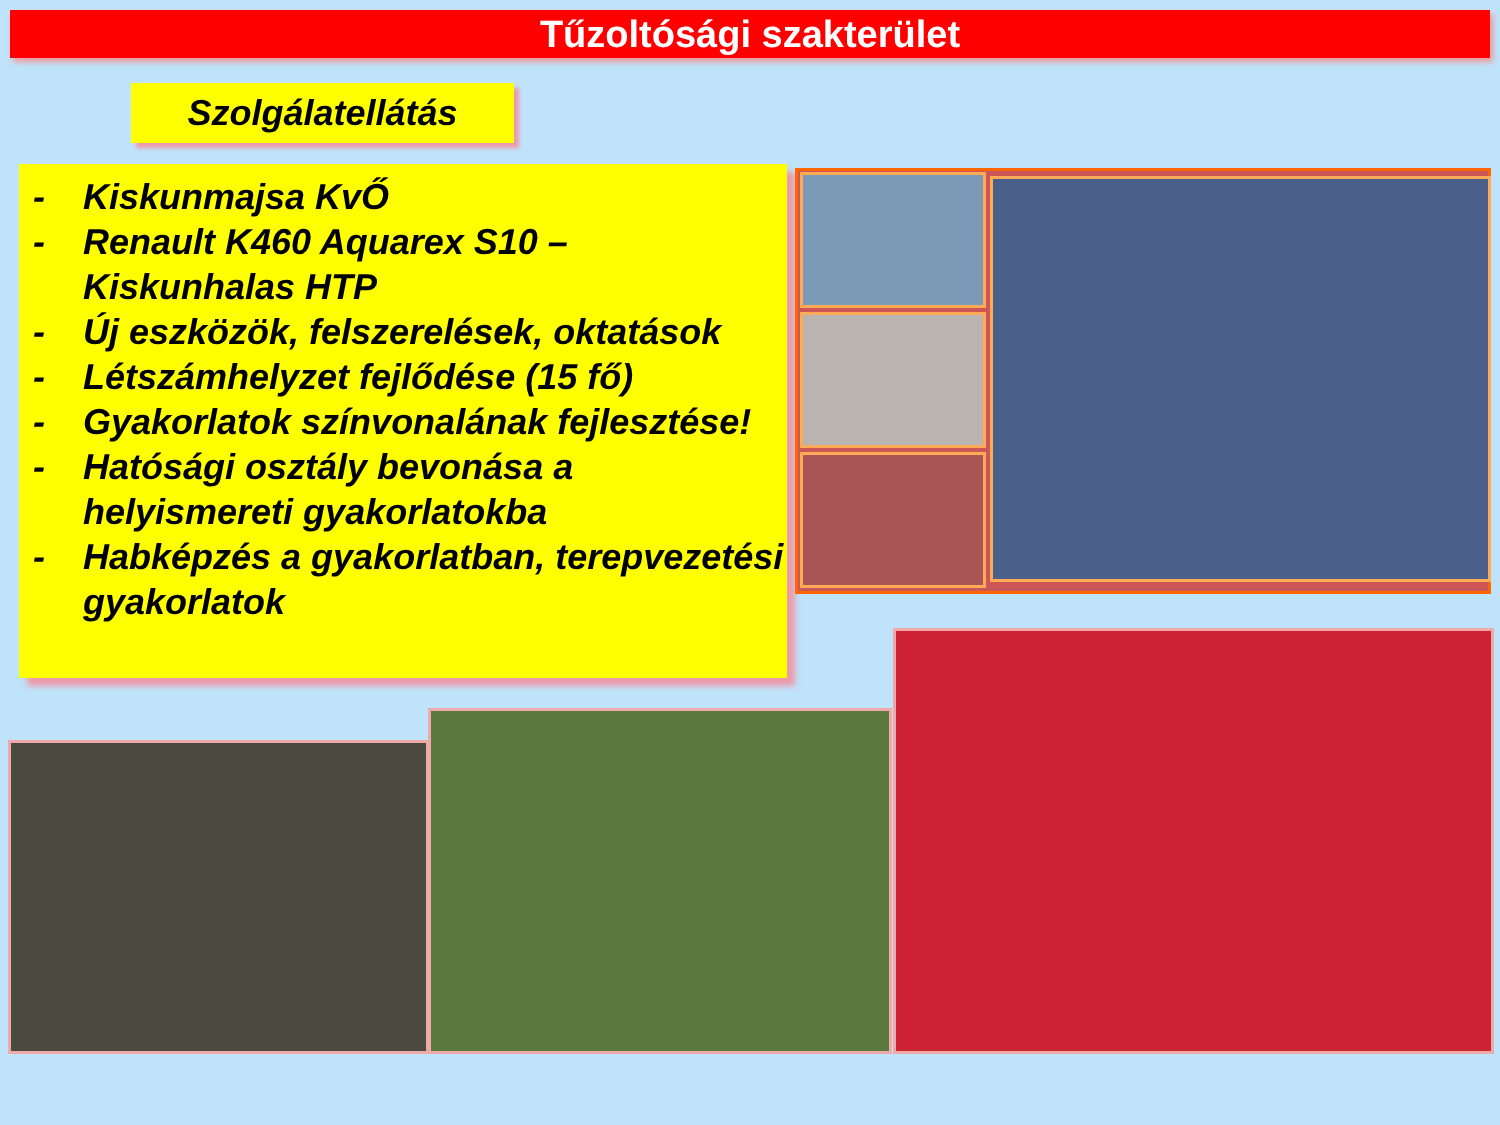Tűzoltósági szakterület
Szolgálatellátás
- Kiskunmajsa KvŐ
- Renault K460 Aquarex S10 – Kiskunhalas HTP
- Új eszközök, felszerelések, oktatások
- Létszámhelyzet fejlődése (15 fő)
- Gyakorlatok színvonalának fejlesztése!
- Hatósági osztály bevonása a helyismereti gyakorlatokba
- Habképzés a gyakorlatban, terepvezetési gyakorlatok